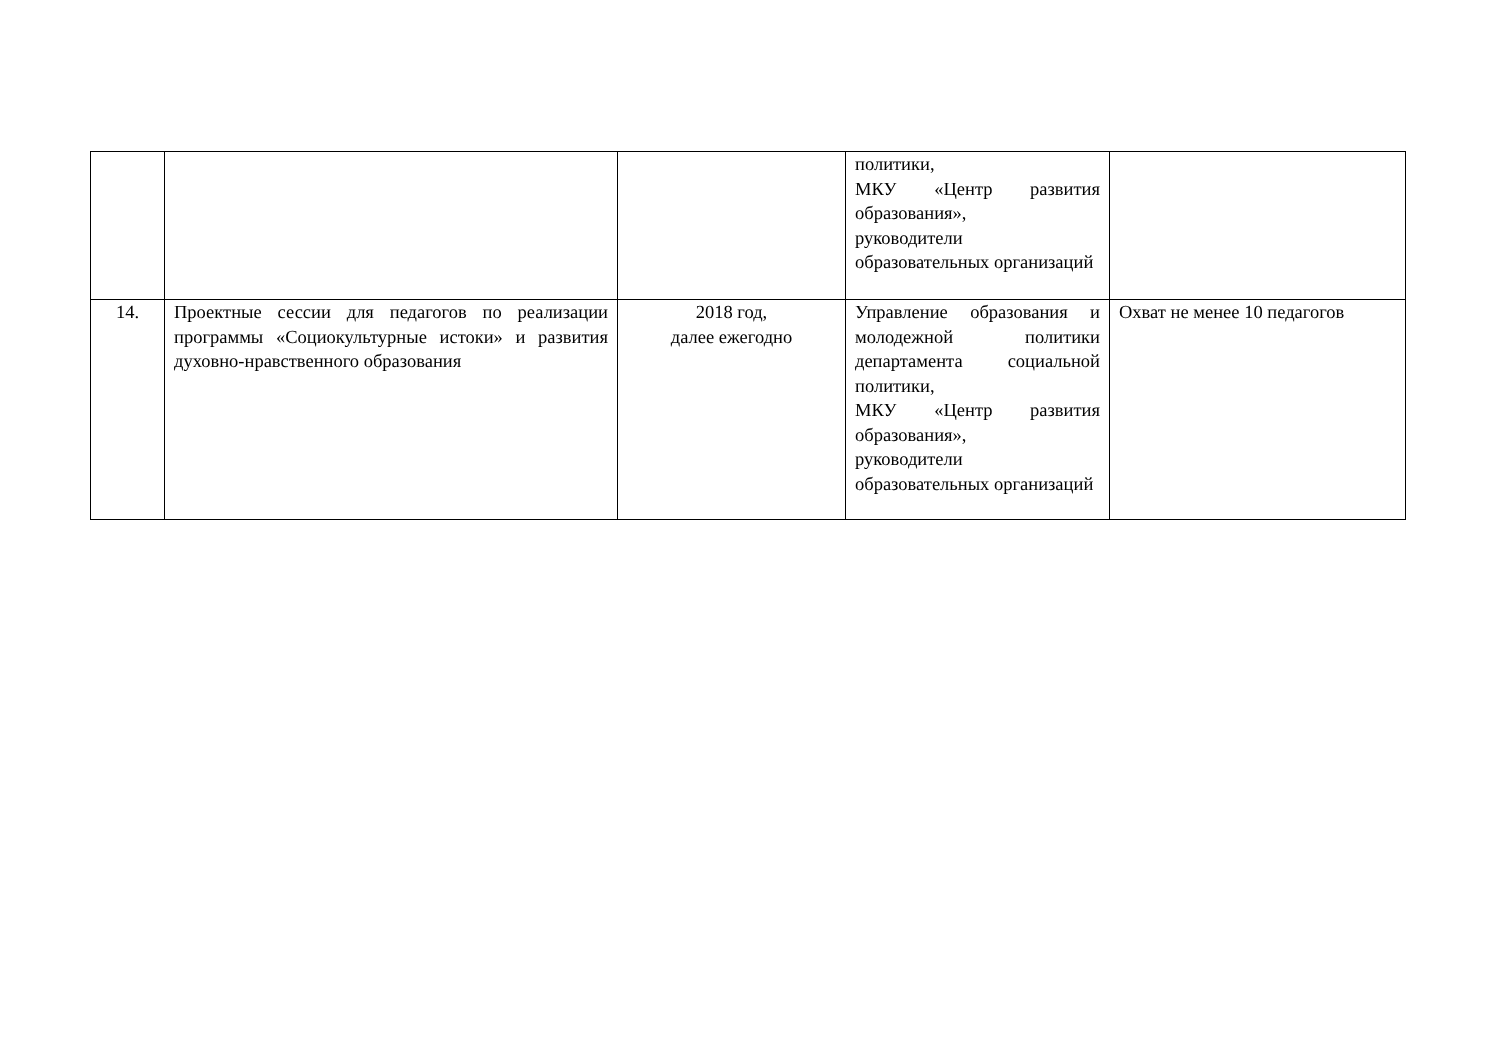| | | | политики, МКУ «Центр развития образования», руководители образовательных организаций | |
| 14. | Проектные сессии для педагогов по реализации программы «Социокультурные истоки» и развития духовно-нравственного образования | 2018 год, далее ежегодно | Управление образования и молодежной политики департамента социальной политики, МКУ «Центр развития образования», руководители образовательных организаций | Охват не менее 10 педагогов |